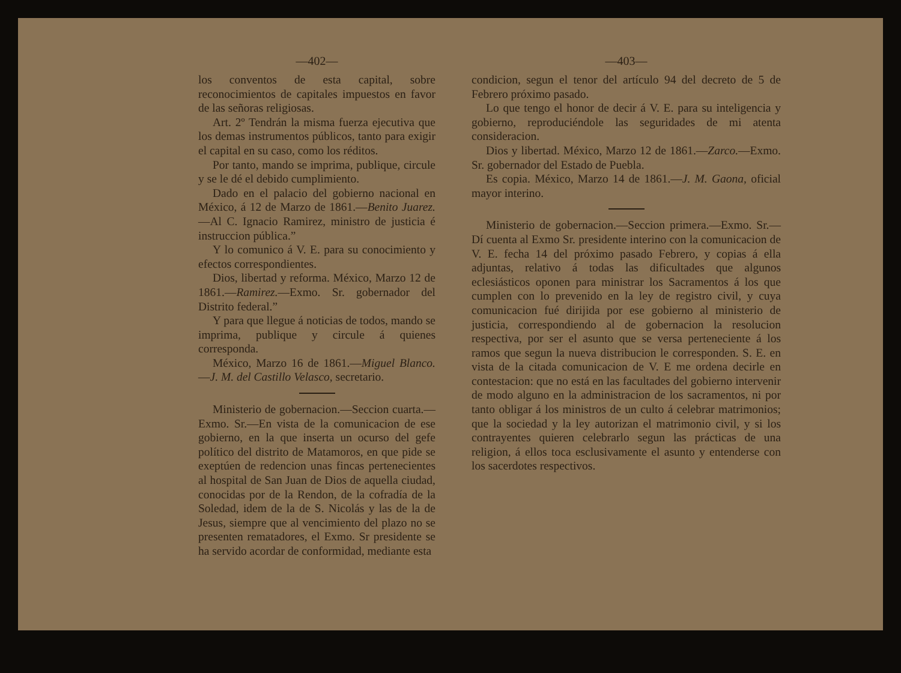—402—
los conventos de esta capital, sobre reconocimientos de capitales impuestos en favor de las señoras religiosas.
Art. 2º Tendrán la misma fuerza ejecutiva que los demas instrumentos públicos, tanto para exigir el capital en su caso, como los réditos.
Por tanto, mando se imprima, publique, circule y se le dé el debido cumplimiento.
Dado en el palacio del gobierno nacional en México, á 12 de Marzo de 1861.—Benito Juarez.—Al C. Ignacio Ramirez, ministro de justicia é instruccion pública.”
Y lo comunico á V. E. para su conocimiento y efectos correspondientes.
Dios, libertad y reforma. México, Marzo 12 de 1861.—Ramirez.—Exmo. Sr. gobernador del Distrito federal.”
Y para que llegue á noticias de todos, mando se imprima, publique y circule á quienes corresponda.
México, Marzo 16 de 1861.—Miguel Blanco.—J. M. del Castillo Velasco, secretario.
Ministerio de gobernacion.—Seccion cuarta.—Exmo. Sr.—En vista de la comunicacion de ese gobierno, en la que inserta un ocurso del gefe político del distrito de Matamoros, en que pide se exeptúen de redencion unas fincas pertenecientes al hospital de San Juan de Dios de aquella ciudad, conocidas por de la Rendon, de la cofradía de la Soledad, idem de la de S. Nicolás y las de la de Jesus, siempre que al vencimiento del plazo no se presenten rematadores, el Exmo. Sr presidente se ha servido acordar de conformidad, mediante esta
—403—
condicion, segun el tenor del artículo 94 del decreto de 5 de Febrero próximo pasado.
Lo que tengo el honor de decir á V. E. para su inteligencia y gobierno, reproduciéndole las seguridades de mi atenta consideracion.
Dios y libertad. México, Marzo 12 de 1861.—Zarco.—Exmo. Sr. gobernador del Estado de Puebla.
Es copia. México, Marzo 14 de 1861.—J. M. Gaona, oficial mayor interino.
Ministerio de gobernacion.—Seccion primera.—Exmo. Sr.—Dí cuenta al Exmo Sr. presidente interino con la comunicacion de V. E. fecha 14 del próximo pasado Febrero, y copias á ella adjuntas, relativo á todas las dificultades que algunos eclesiásticos oponen para ministrar los Sacramentos á los que cumplen con lo prevenido en la ley de registro civil, y cuya comunicacion fué dirijida por ese gobierno al ministerio de justicia, correspondiendo al de gobernacion la resolucion respectiva, por ser el asunto que se versa perteneciente á los ramos que segun la nueva distribucion le corresponden. S. E. en vista de la citada comunicacion de V. E me ordena decirle en contestacion: que no está en las facultades del gobierno intervenir de modo alguno en la administracion de los sacramentos, ni por tanto obligar á los ministros de un culto á celebrar matrimonios; que la sociedad y la ley autorizan el matrimonio civil, y si los contrayentes quieren celebrarlo segun las prácticas de una religion, á ellos toca esclusivamente el asunto y entenderse con los sacerdotes respectivos.